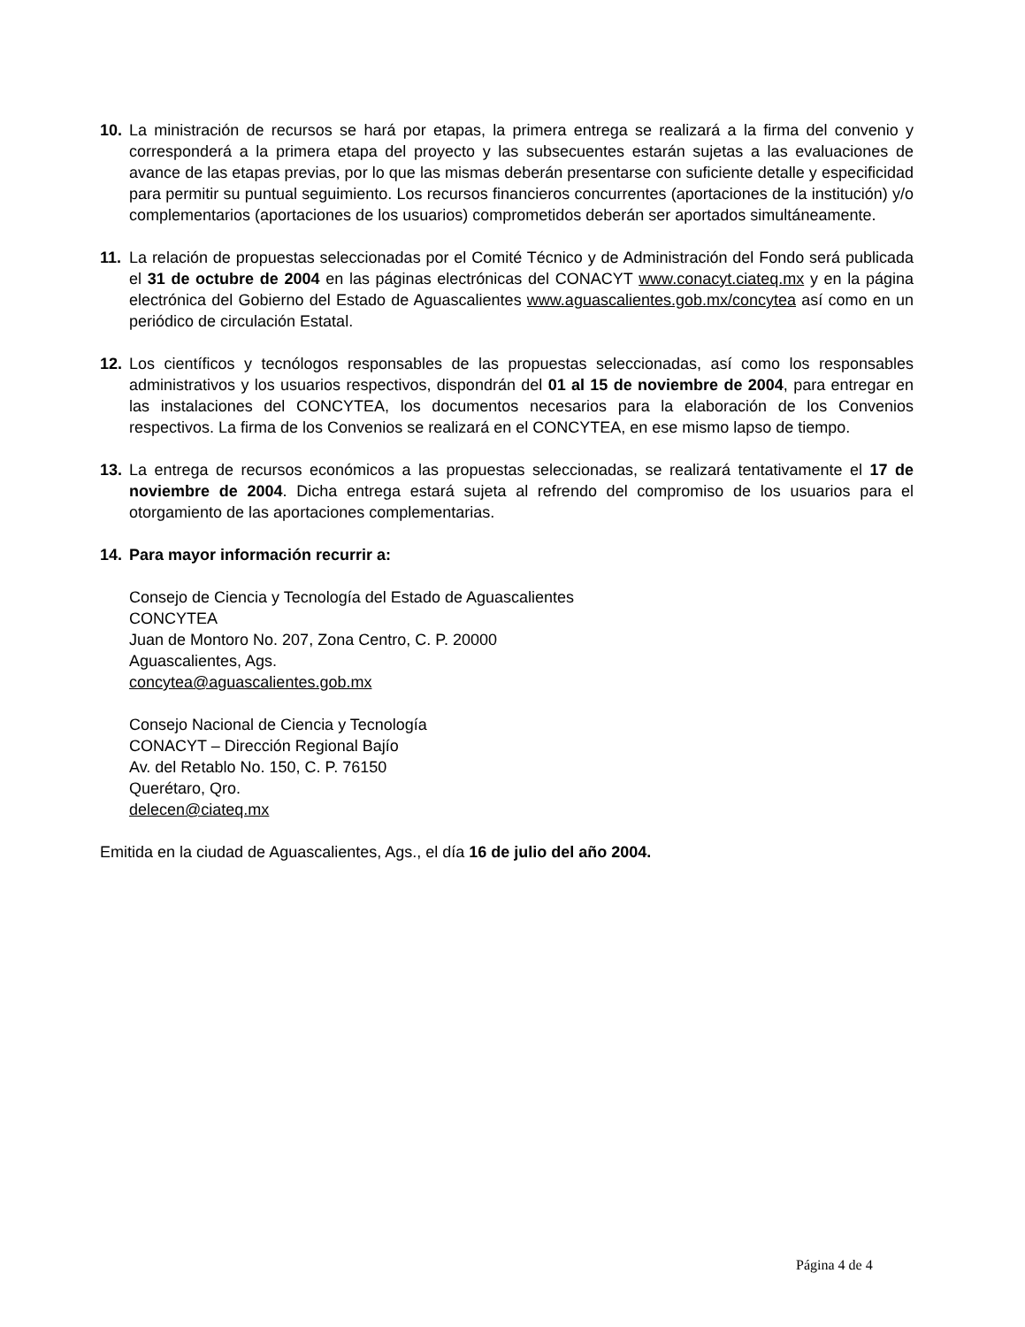10. La ministración de recursos se hará por etapas, la primera entrega se realizará a la firma del convenio y corresponderá a la primera etapa del proyecto y las subsecuentes estarán sujetas a las evaluaciones de avance de las etapas previas, por lo que las mismas deberán presentarse con suficiente detalle y especificidad para permitir su puntual seguimiento. Los recursos financieros concurrentes (aportaciones de la institución) y/o complementarios (aportaciones de los usuarios) comprometidos deberán ser aportados simultáneamente.
11. La relación de propuestas seleccionadas por el Comité Técnico y de Administración del Fondo será publicada el 31 de octubre de 2004 en las páginas electrónicas del CONACYT www.conacyt.ciateq.mx y en la página electrónica del Gobierno del Estado de Aguascalientes www.aguascalientes.gob.mx/concytea así como en un periódico de circulación Estatal.
12. Los científicos y tecnólogos responsables de las propuestas seleccionadas, así como los responsables administrativos y los usuarios respectivos, dispondrán del 01 al 15 de noviembre de 2004, para entregar en las instalaciones del CONCYTEA, los documentos necesarios para la elaboración de los Convenios respectivos. La firma de los Convenios se realizará en el CONCYTEA, en ese mismo lapso de tiempo.
13. La entrega de recursos económicos a las propuestas seleccionadas, se realizará tentativamente el 17 de noviembre de 2004. Dicha entrega estará sujeta al refrendo del compromiso de los usuarios para el otorgamiento de las aportaciones complementarias.
14. Para mayor información recurrir a:
Consejo de Ciencia y Tecnología del Estado de Aguascalientes
CONCYTEA
Juan de Montoro No. 207, Zona Centro, C. P. 20000
Aguascalientes, Ags.
concytea@aguascalientes.gob.mx
Consejo Nacional de Ciencia y Tecnología
CONACYT – Dirección Regional Bajío
Av. del Retablo No. 150, C. P. 76150
Querétaro, Qro.
delecen@ciateq.mx
Emitida en la ciudad de Aguascalientes, Ags., el día 16 de julio del año 2004.
Página 4 de 4